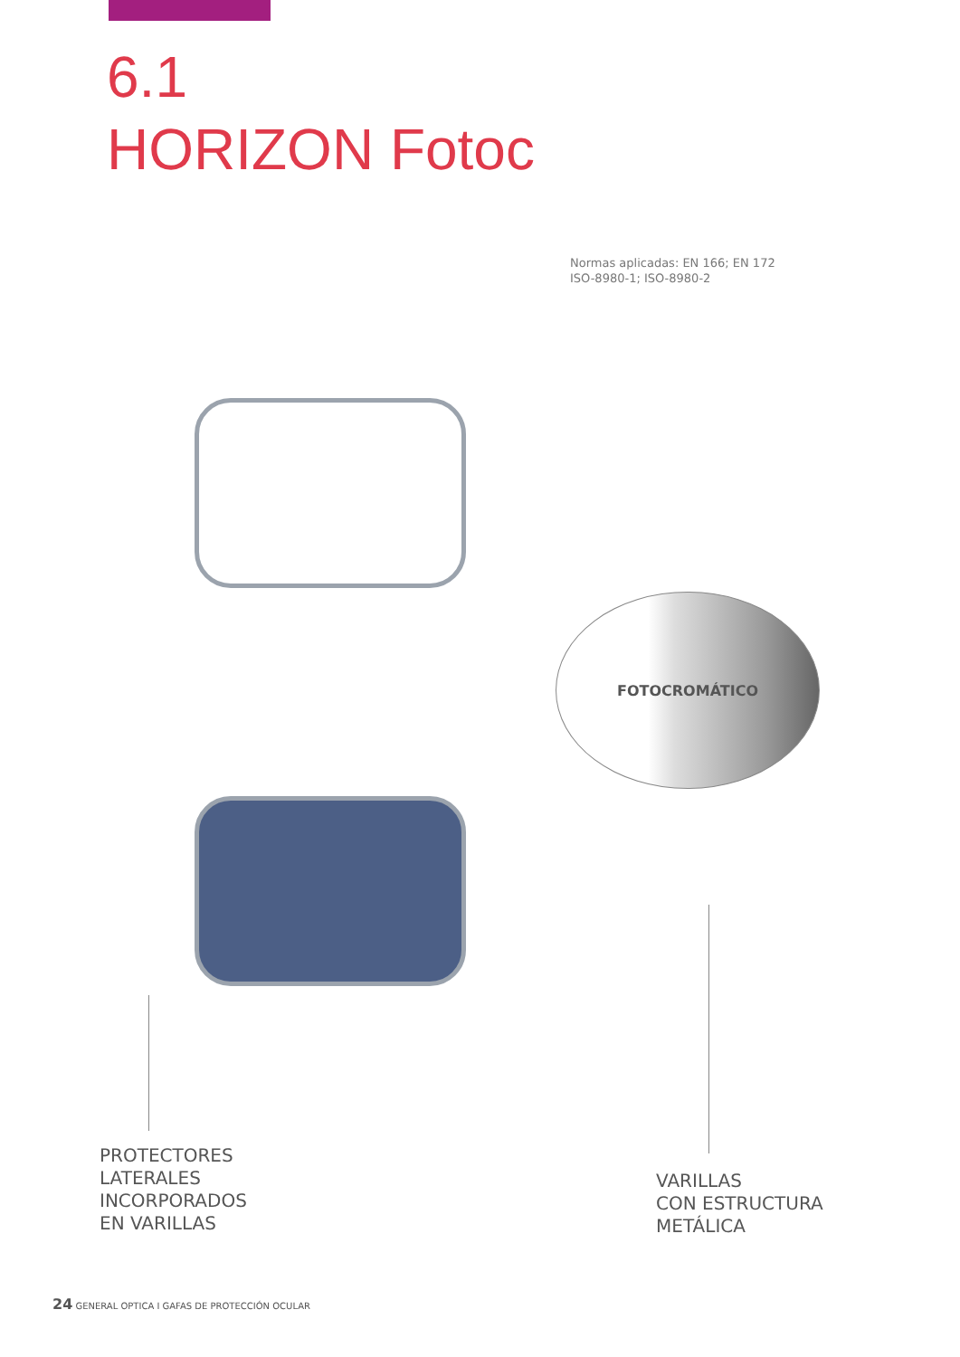6.1
HORIZON Fotoc
Normas aplicadas: EN 166; EN 172
ISO-8980-1; ISO-8980-2
FOTOCROMÁTICO
PROTECTORES
LATERALES
INCORPORADOS
EN VARILLAS
VARILLAS
CON ESTRUCTURA
METÁLICA
24 GENERAL OPTICA I GAFAS DE PROTECCIÓN OCULAR